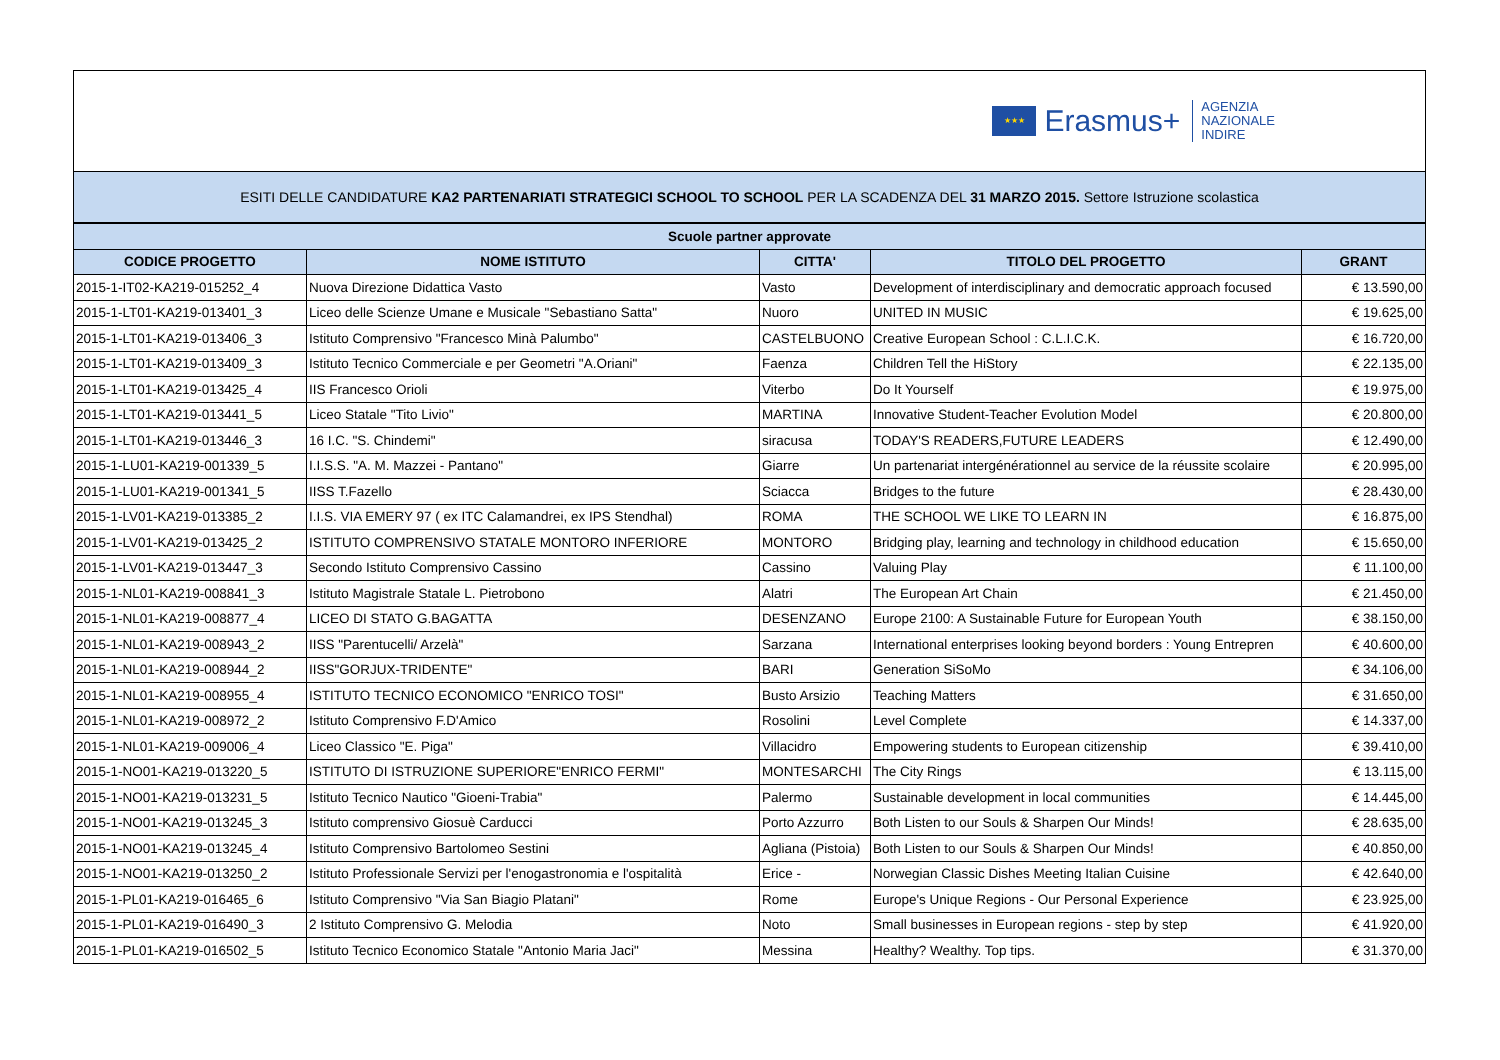★★★
Erasmus+
AGENZIA
NAZIONALE
INDIRE
ESITI DELLE CANDIDATURE KA2 PARTENARIATI STRATEGICI SCHOOL TO SCHOOL PER LA SCADENZA DEL 31 MARZO 2015. Settore Istruzione scolastica
| Scuole partner approvate | | | | |
| --- | --- | --- | --- | --- |
| CODICE PROGETTO | NOME ISTITUTO | CITTA' | TITOLO DEL PROGETTO | GRANT |
| 2015-1-IT02-KA219-015252_4 | Nuova Direzione Didattica Vasto | Vasto | Development of interdisciplinary and democratic approach focused | € 13.590,00 |
| 2015-1-LT01-KA219-013401_3 | Liceo delle Scienze Umane e Musicale "Sebastiano Satta" | Nuoro | UNITED IN MUSIC | € 19.625,00 |
| 2015-1-LT01-KA219-013406_3 | Istituto Comprensivo "Francesco Minà Palumbo" | CASTELBUONO | Creative European School : C.L.I.C.K. | € 16.720,00 |
| 2015-1-LT01-KA219-013409_3 | Istituto Tecnico Commerciale e per Geometri "A.Oriani" | Faenza | Children Tell the HiStory | € 22.135,00 |
| 2015-1-LT01-KA219-013425_4 | IIS Francesco Orioli | Viterbo | Do It Yourself | € 19.975,00 |
| 2015-1-LT01-KA219-013441_5 | Liceo Statale "Tito Livio" | MARTINA | Innovative Student-Teacher Evolution Model | € 20.800,00 |
| 2015-1-LT01-KA219-013446_3 | 16 I.C. "S. Chindemi" | siracusa | TODAY'S READERS,FUTURE LEADERS | € 12.490,00 |
| 2015-1-LU01-KA219-001339_5 | I.I.S.S. "A. M. Mazzei - Pantano" | Giarre | Un partenariat intergénérationnel au service de la réussite scolaire | € 20.995,00 |
| 2015-1-LU01-KA219-001341_5 | IISS T.Fazello | Sciacca | Bridges to the future | € 28.430,00 |
| 2015-1-LV01-KA219-013385_2 | I.I.S. VIA EMERY 97 ( ex ITC Calamandrei, ex IPS Stendhal) | ROMA | THE SCHOOL WE LIKE TO LEARN IN | € 16.875,00 |
| 2015-1-LV01-KA219-013425_2 | ISTITUTO COMPRENSIVO STATALE MONTORO INFERIORE | MONTORO | Bridging play, learning and technology in childhood education | € 15.650,00 |
| 2015-1-LV01-KA219-013447_3 | Secondo Istituto Comprensivo Cassino | Cassino | Valuing Play | € 11.100,00 |
| 2015-1-NL01-KA219-008841_3 | Istituto Magistrale Statale L. Pietrobono | Alatri | The European Art Chain | € 21.450,00 |
| 2015-1-NL01-KA219-008877_4 | LICEO DI STATO G.BAGATTA | DESENZANO | Europe 2100: A Sustainable Future for European Youth | € 38.150,00 |
| 2015-1-NL01-KA219-008943_2 | IISS "Parentucelli/ Arzelà" | Sarzana | International enterprises looking beyond borders : Young Entrepren | € 40.600,00 |
| 2015-1-NL01-KA219-008944_2 | IISS"GORJUX-TRIDENTE" | BARI | Generation SiSoMo | € 34.106,00 |
| 2015-1-NL01-KA219-008955_4 | ISTITUTO TECNICO ECONOMICO "ENRICO TOSI" | Busto Arsizio | Teaching Matters | € 31.650,00 |
| 2015-1-NL01-KA219-008972_2 | Istituto Comprensivo F.D'Amico | Rosolini | Level Complete | € 14.337,00 |
| 2015-1-NL01-KA219-009006_4 | Liceo Classico "E. Piga" | Villacidro | Empowering students to European citizenship | € 39.410,00 |
| 2015-1-NO01-KA219-013220_5 | ISTITUTO DI ISTRUZIONE SUPERIORE"ENRICO FERMI" | MONTESARCHI | The City Rings | € 13.115,00 |
| 2015-1-NO01-KA219-013231_5 | Istituto Tecnico Nautico "Gioeni-Trabia" | Palermo | Sustainable development in local communities | € 14.445,00 |
| 2015-1-NO01-KA219-013245_3 | Istituto comprensivo Giosuè Carducci | Porto Azzurro | Both Listen to our Souls & Sharpen Our Minds! | € 28.635,00 |
| 2015-1-NO01-KA219-013245_4 | Istituto Comprensivo Bartolomeo Sestini | Agliana (Pistoia) | Both Listen to our Souls & Sharpen Our Minds! | € 40.850,00 |
| 2015-1-NO01-KA219-013250_2 | Istituto Professionale Servizi per l'enogastronomia e l'ospitalità | Erice - | Norwegian Classic Dishes Meeting Italian Cuisine | € 42.640,00 |
| 2015-1-PL01-KA219-016465_6 | Istituto Comprensivo "Via San Biagio Platani" | Rome | Europe's Unique Regions - Our Personal Experience | € 23.925,00 |
| 2015-1-PL01-KA219-016490_3 | 2 Istituto Comprensivo G. Melodia | Noto | Small businesses in European regions - step by step | € 41.920,00 |
| 2015-1-PL01-KA219-016502_5 | Istituto Tecnico Economico Statale "Antonio Maria Jaci" | Messina | Healthy? Wealthy. Top tips. | € 31.370,00 |